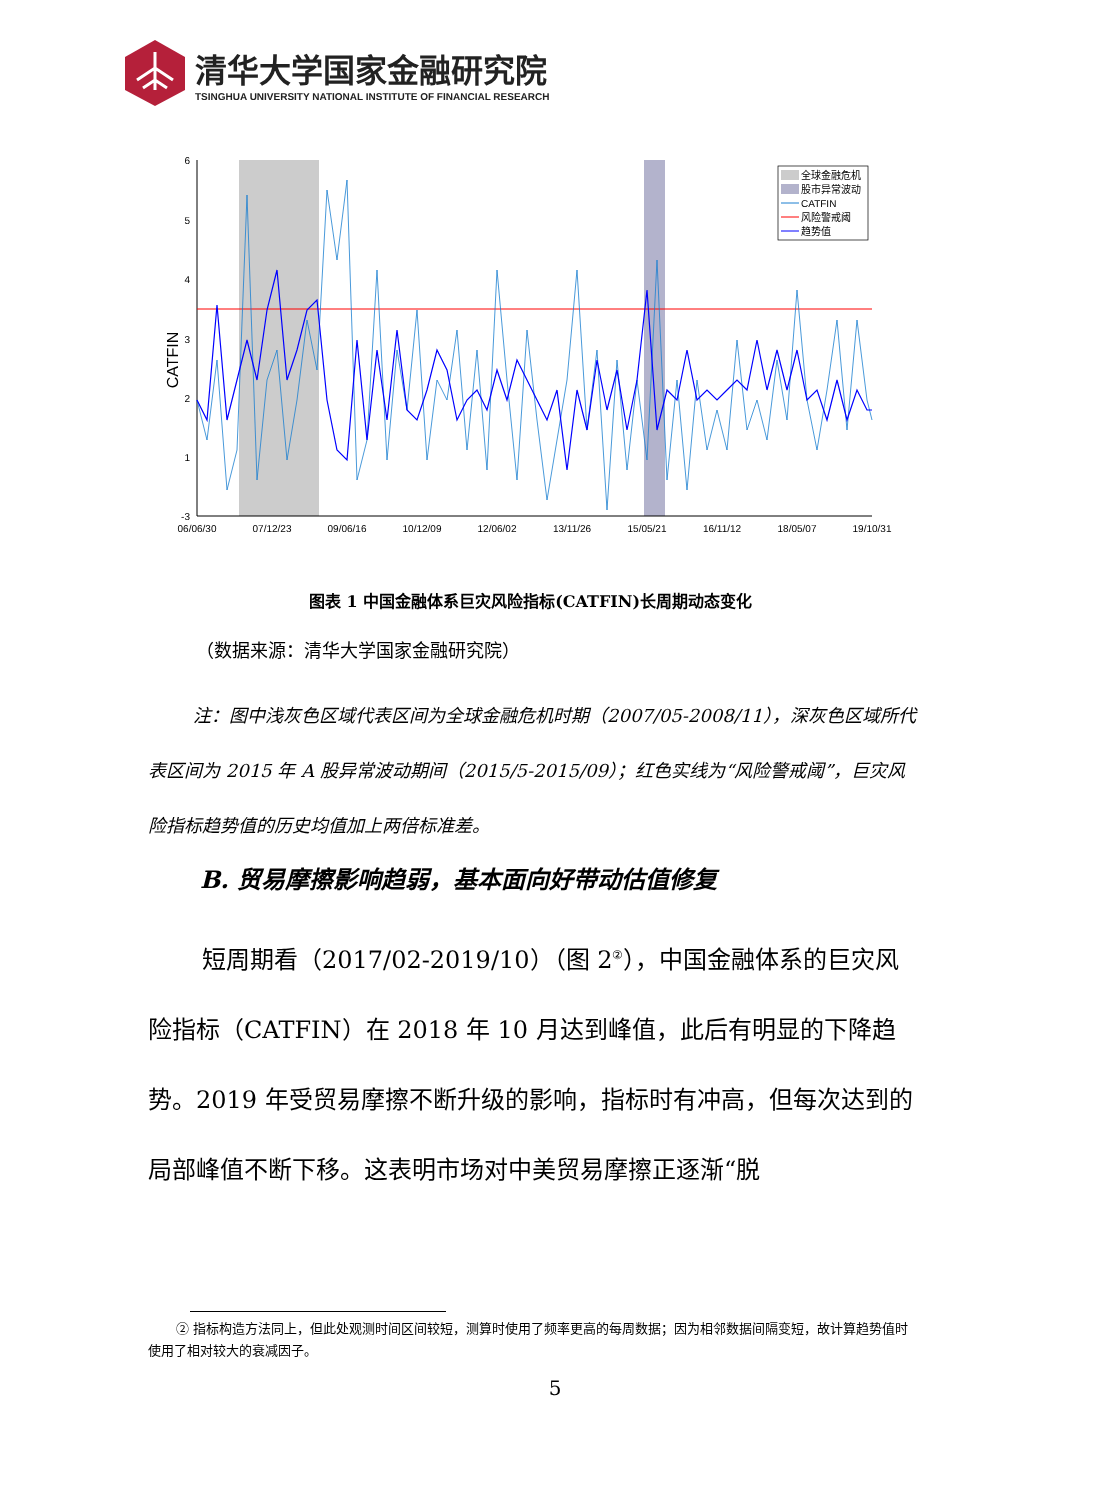清华大学国家金融研究院
TSINGHUA UNIVERSITY NATIONAL INSTITUTE OF FINANCIAL RESEARCH
6
5
4
3
2
1
-3
CATFIN
06/06/30
07/12/23
09/06/16
10/12/09
12/06/02
13/11/26
15/05/21
16/11/12
18/05/07
19/10/31
全球金融危机
股市异常波动
CATFIN
风险警戒阈
趋势值
图表 1 中国金融体系巨灾风险指标(CATFIN)长周期动态变化
（数据来源：清华大学国家金融研究院）
注：图中浅灰色区域代表区间为全球金融危机时期（2007/05-2008/11），深灰色区域所代表区间为 2015 年 A 股异常波动期间（2015/5-2015/09）；红色实线为“风险警戒阈”，巨灾风险指标趋势值的历史均值加上两倍标准差。
B. 贸易摩擦影响趋弱，基本面向好带动估值修复
短周期看（2017/02-2019/10）（图 2<sup>②</sup>），中国金融体系的巨灾风险指标（CATFIN）在 2018 年 10 月达到峰值，此后有明显的下降趋势。2019 年受贸易摩擦不断升级的影响，指标时有冲高，但每次达到的局部峰值不断下移。这表明市场对中美贸易摩擦正逐渐“脱
② 指标构造方法同上，但此处观测时间区间较短，测算时使用了频率更高的每周数据；因为相邻数据间隔变短，故计算趋势值时使用了相对较大的衰减因子。
5